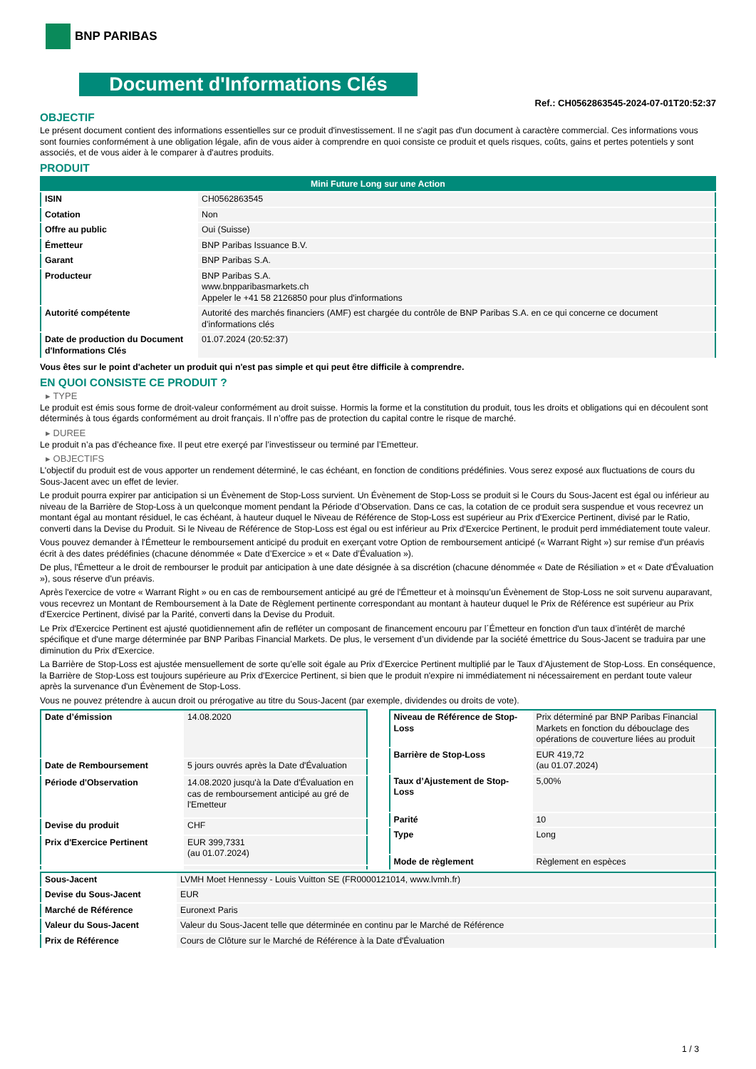BNP PARIBAS
Document d'Informations Clés
Ref.: CH0562863545-2024-07-01T20:52:37
OBJECTIF
Le présent document contient des informations essentielles sur ce produit d'investissement. Il ne s'agit pas d'un document à caractère commercial. Ces informations vous sont fournies conformément à une obligation légale, afin de vous aider à comprendre en quoi consiste ce produit et quels risques, coûts, gains et pertes potentiels y sont associés, et de vous aider à le comparer à d'autres produits.
PRODUIT
| Mini Future Long sur une Action | |
| ISIN | CH0562863545 |
| Cotation | Non |
| Offre au public | Oui (Suisse) |
| Émetteur | BNP Paribas Issuance B.V. |
| Garant | BNP Paribas S.A. |
| Producteur | BNP Paribas S.A. www.bnpparibasmarkets.ch Appeler le +41 58 2126850 pour plus d'informations |
| Autorité compétente | Autorité des marchés financiers (AMF) est chargée du contrôle de BNP Paribas S.A. en ce qui concerne ce document d’informations clés |
| Date de production du Document d'Informations Clés | 01.07.2024 (20:52:37) |
Vous êtes sur le point d'acheter un produit qui n'est pas simple et qui peut être difficile à comprendre.
EN QUOI CONSISTE CE PRODUIT ?
▸ TYPE
Le produit est émis sous forme de droit-valeur conformément au droit suisse. Hormis la forme et la constitution du produit, tous les droits et obligations qui en découlent sont déterminés à tous égards conformément au droit français. Il n’offre pas de protection du capital contre le risque de marché.
▸ DUREE
Le produit n’a pas d’écheance fixe. Il peut etre exerçé par l’investisseur ou terminé par l’Emetteur.
▸ OBJECTIFS
L'objectif du produit est de vous apporter un rendement déterminé, le cas échéant, en fonction de conditions prédéfinies. Vous serez exposé aux fluctuations de cours du Sous-Jacent avec un effet de levier.
Le produit pourra expirer par anticipation si un Évènement de Stop-Loss survient. Un Évènement de Stop-Loss se produit si le Cours du Sous-Jacent est égal ou inférieur au niveau de la Barrière de Stop-Loss à un quelconque moment pendant la Période d’Observation. Dans ce cas, la cotation de ce produit sera suspendue et vous recevrez un montant égal au montant résiduel, le cas échéant, à hauteur duquel le Niveau de Référence de Stop-Loss est supérieur au Prix d'Exercice Pertinent, divisé par le Ratio, converti dans la Devise du Produit. Si le Niveau de Référence de Stop-Loss est égal ou est inférieur au Prix d'Exercice Pertinent, le produit perd immédiatement toute valeur.
Vous pouvez demander à l'Émetteur le remboursement anticipé du produit en exerçant votre Option de remboursement anticipé (« Warrant Right ») sur remise d'un préavis écrit à des dates prédéfinies (chacune dénommée « Date d’Exercice » et « Date d’Évaluation »).
De plus, l'Émetteur a le droit de rembourser le produit par anticipation à une date désignée à sa discrétion (chacune dénommée « Date de Résiliation » et « Date d'Évaluation »), sous réserve d'un préavis.
Après l'exercice de votre « Warrant Right » ou en cas de remboursement anticipé au gré de l'Émetteur et à moinsqu’un Évènement de Stop-Loss ne soit survenu auparavant, vous recevrez un Montant de Remboursement à la Date de Règlement pertinente correspondant au montant à hauteur duquel le Prix de Référence est supérieur au Prix d'Exercice Pertinent, divisé par la Parité, converti dans la Devise du Produit.
Le Prix d'Exercice Pertinent est ajusté quotidiennement afin de refléter un composant de financement encouru par l´Émetteur en fonction d'un taux d’intérêt de marché spécifique et d'une marge déterminée par BNP Paribas Financial Markets. De plus, le versement d’un dividende par la société émettrice du Sous-Jacent se traduira par une diminution du Prix d'Exercice.
La Barrière de Stop-Loss est ajustée mensuellement de sorte qu’elle soit égale au Prix d’Exercice Pertinent multiplié par le Taux d’Ajustement de Stop-Loss. En conséquence, la Barrière de Stop-Loss est toujours supérieure au Prix d'Exercice Pertinent, si bien que le produit n'expire ni immédiatement ni nécessairement en perdant toute valeur après la survenance d'un Évènement de Stop-Loss.
Vous ne pouvez prétendre à aucun droit ou prérogative au titre du Sous-Jacent (par exemple, dividendes ou droits de vote).
| Date d’émission | 14.08.2020 |
| Date de Remboursement | 5 jours ouvrés après la Date d'Évaluation |
| Période d'Observation | 14.08.2020 jusqu'à la Date d'Évaluation en cas de remboursement anticipé au gré de l'Emetteur |
| Devise du produit | CHF |
| Prix d'Exercice Pertinent | EUR 399,7331 (au 01.07.2024) |
| Niveau de Référence de Stop-Loss | Prix déterminé par BNP Paribas Financial Markets en fonction du débouclage des opérations de couverture liées au produit |
| Barrière de Stop-Loss | EUR 419,72 (au 01.07.2024) |
| Taux d’Ajustement de Stop-Loss | 5,00% |
| Parité | 10 |
| Type | Long |
| Mode de règlement | Règlement en espèces |
| Sous-Jacent | LVMH Moet Hennessy - Louis Vuitton SE (FR0000121014, www.lvmh.fr) |
| Devise du Sous-Jacent | EUR |
| Marché de Référence | Euronext Paris |
| Valeur du Sous-Jacent | Valeur du Sous-Jacent telle que déterminée en continu par le Marché de Référence |
| Prix de Référence | Cours de Clôture sur le Marché de Référence à la Date d'Évaluation |
1 / 3